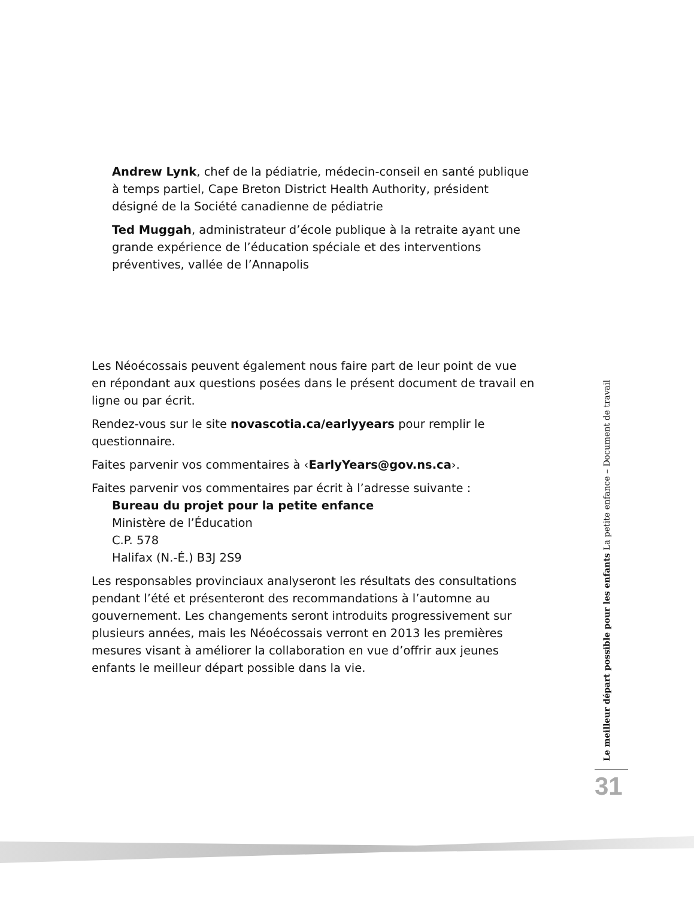Andrew Lynk, chef de la pédiatrie, médecin-conseil en santé publique à temps partiel, Cape Breton District Health Authority, président désigné de la Société canadienne de pédiatrie
Ted Muggah, administrateur d’école publique à la retraite ayant une grande expérience de l’éducation spéciale et des interventions préventives, vallée de l’Annapolis
Les Néoécossais peuvent également nous faire part de leur point de vue en répondant aux questions posées dans le présent document de travail en ligne ou par écrit.
Rendez-vous sur le site novascotia.ca/earlyyears pour remplir le questionnaire.
Faites parvenir vos commentaires à ‹EarlyYears@gov.ns.ca›.
Faites parvenir vos commentaires par écrit à l’adresse suivante :
Bureau du projet pour la petite enfance
Ministère de l’Éducation
C.P. 578
Halifax (N.-É.) B3J 2S9
Les responsables provinciaux analyseront les résultats des consultations pendant l’été et présenteront des recommandations à l’automne au gouvernement. Les changements seront introduits progressivement sur plusieurs années, mais les Néoécossais verront en 2013 les premières mesures visant à améliorer la collaboration en vue d’offrir aux jeunes enfants le meilleur départ possible dans la vie.
Le meilleur départ possible pour les enfants La petite enfance – Document de travail
31